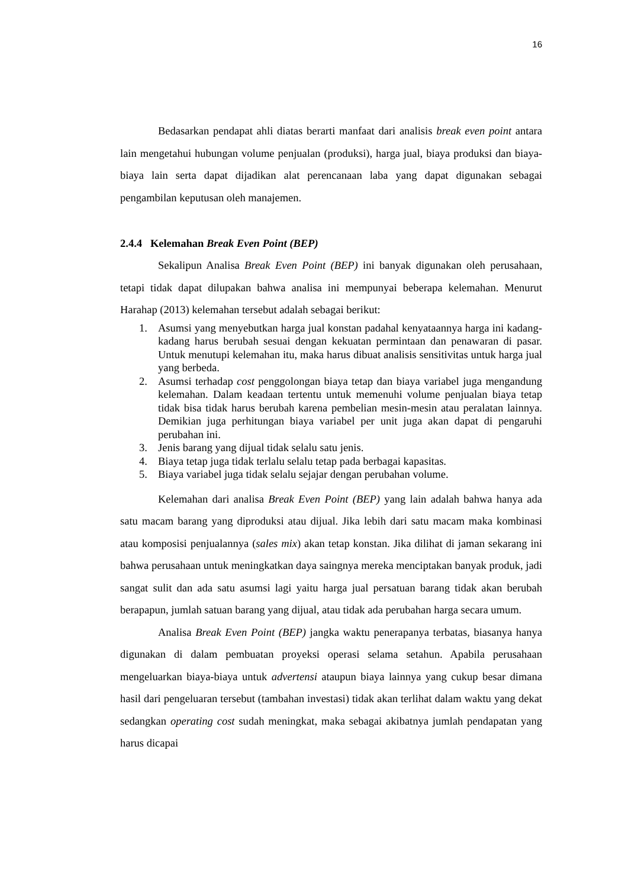16
Bedasarkan pendapat ahli diatas berarti manfaat dari analisis break even point antara lain mengetahui hubungan volume penjualan (produksi), harga jual, biaya produksi dan biaya-biaya lain serta dapat dijadikan alat perencanaan laba yang dapat digunakan sebagai pengambilan keputusan oleh manajemen.
2.4.4 Kelemahan Break Even Point (BEP)
Sekalipun Analisa Break Even Point (BEP) ini banyak digunakan oleh perusahaan, tetapi tidak dapat dilupakan bahwa analisa ini mempunyai beberapa kelemahan. Menurut Harahap (2013) kelemahan tersebut adalah sebagai berikut:
1. Asumsi yang menyebutkan harga jual konstan padahal kenyataannya harga ini kadang-kadang harus berubah sesuai dengan kekuatan permintaan dan penawaran di pasar. Untuk menutupi kelemahan itu, maka harus dibuat analisis sensitivitas untuk harga jual yang berbeda.
2. Asumsi terhadap cost penggolongan biaya tetap dan biaya variabel juga mengandung kelemahan. Dalam keadaan tertentu untuk memenuhi volume penjualan biaya tetap tidak bisa tidak harus berubah karena pembelian mesin-mesin atau peralatan lainnya. Demikian juga perhitungan biaya variabel per unit juga akan dapat di pengaruhi perubahan ini.
3. Jenis barang yang dijual tidak selalu satu jenis.
4. Biaya tetap juga tidak terlalu selalu tetap pada berbagai kapasitas.
5. Biaya variabel juga tidak selalu sejajar dengan perubahan volume.
Kelemahan dari analisa Break Even Point (BEP) yang lain adalah bahwa hanya ada satu macam barang yang diproduksi atau dijual. Jika lebih dari satu macam maka kombinasi atau komposisi penjualannya (sales mix) akan tetap konstan. Jika dilihat di jaman sekarang ini bahwa perusahaan untuk meningkatkan daya saingnya mereka menciptakan banyak produk, jadi sangat sulit dan ada satu asumsi lagi yaitu harga jual persatuan barang tidak akan berubah berapapun, jumlah satuan barang yang dijual, atau tidak ada perubahan harga secara umum.
Analisa Break Even Point (BEP) jangka waktu penerapanya terbatas, biasanya hanya digunakan di dalam pembuatan proyeksi operasi selama setahun. Apabila perusahaan mengeluarkan biaya-biaya untuk advertensi ataupun biaya lainnya yang cukup besar dimana hasil dari pengeluaran tersebut (tambahan investasi) tidak akan terlihat dalam waktu yang dekat sedangkan operating cost sudah meningkat, maka sebagai akibatnya jumlah pendapatan yang harus dicapai